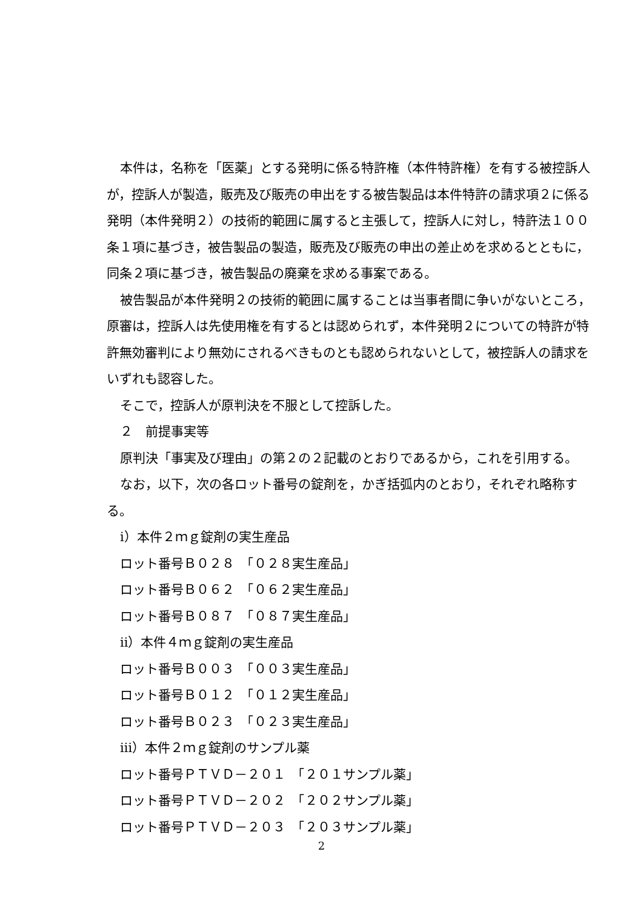本件は，名称を「医薬」とする発明に係る特許権（本件特許権）を有する被控訴人が，控訴人が製造，販売及び販売の申出をする被告製品は本件特許の請求項２に係る発明（本件発明２）の技術的範囲に属すると主張して，控訴人に対し，特許法１００条１項に基づき，被告製品の製造，販売及び販売の申出の差止めを求めるとともに，同条２項に基づき，被告製品の廃棄を求める事案である。
被告製品が本件発明２の技術的範囲に属することは当事者間に争いがないところ，原審は，控訴人は先使用権を有するとは認められず，本件発明２についての特許が特許無効審判により無効にされるべきものとも認められないとして，被控訴人の請求をいずれも認容した。
そこで，控訴人が原判決を不服として控訴した。
２　前提事実等
原判決「事実及び理由」の第２の２記載のとおりであるから，これを引用する。
なお，以下，次の各ロット番号の錠剤を，かぎ括弧内のとおり，それぞれ略称する。
ⅰ）本件２ｍｇ錠剤の実生産品
ロット番号Ｂ０２８　「０２８実生産品」
ロット番号Ｂ０６２　「０６２実生産品」
ロット番号Ｂ０８７　「０８７実生産品」
ⅱ）本件４ｍｇ錠剤の実生産品
ロット番号Ｂ００３　「００３実生産品」
ロット番号Ｂ０１２　「０１２実生産品」
ロット番号Ｂ０２３　「０２３実生産品」
ⅲ）本件２ｍｇ錠剤のサンプル薬
ロット番号ＰＴＶＤ－２０１　「２０１サンプル薬」
ロット番号ＰＴＶＤ－２０２　「２０２サンプル薬」
ロット番号ＰＴＶＤ－２０３　「２０３サンプル薬」
2